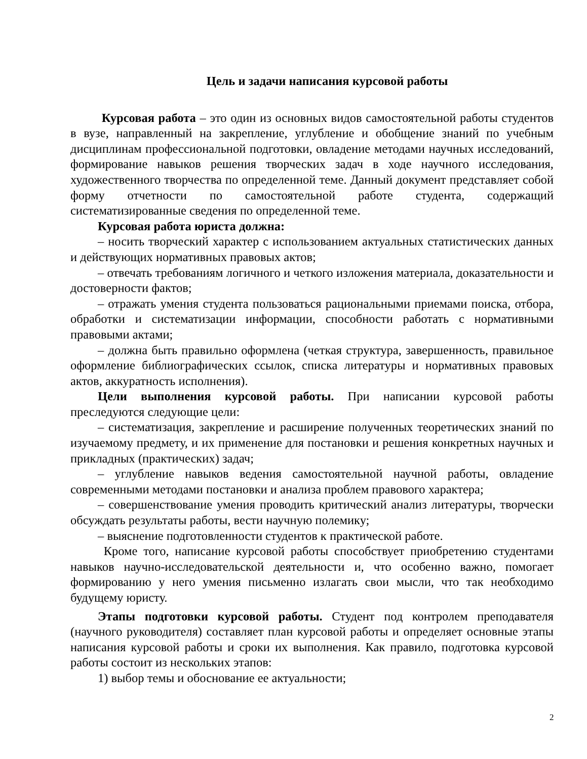Цель и задачи написания курсовой работы
Курсовая работа – это один из основных видов самостоятельной работы студентов в вузе, направленный на закрепление, углубление и обобщение знаний по учебным дисциплинам профессиональной подготовки, овладение методами научных исследований, формирование навыков решения творческих задач в ходе научного исследования, художественного творчества по определенной теме. Данный документ представляет собой форму отчетности по самостоятельной работе студента, содержащий систематизированные сведения по определенной теме.
Курсовая работа юриста должна:
– носить творческий характер с использованием актуальных статистических данных и действующих нормативных правовых актов;
– отвечать требованиям логичного и четкого изложения материала, доказательности и достоверности фактов;
– отражать умения студента пользоваться рациональными приемами поиска, отбора, обработки и систематизации информации, способности работать с нормативными правовыми актами;
– должна быть правильно оформлена (четкая структура, завершенность, правильное оформление библиографических ссылок, списка литературы и нормативных правовых актов, аккуратность исполнения).
Цели выполнения курсовой работы. При написании курсовой работы преследуются следующие цели:
– систематизация, закрепление и расширение полученных теоретических знаний по изучаемому предмету, и их применение для постановки и решения конкретных научных и прикладных (практических) задач;
– углубление навыков ведения самостоятельной научной работы, овладение современными методами постановки и анализа проблем правового характера;
– совершенствование умения проводить критический анализ литературы, творчески обсуждать результаты работы, вести научную полемику;
– выяснение подготовленности студентов к практической работе.
Кроме того, написание курсовой работы способствует приобретению студентами навыков научно-исследовательской деятельности и, что особенно важно, помогает формированию у него умения письменно излагать свои мысли, что так необходимо будущему юристу.
Этапы подготовки курсовой работы. Студент под контролем преподавателя (научного руководителя) составляет план курсовой работы и определяет основные этапы написания курсовой работы и сроки их выполнения. Как правило, подготовка курсовой работы состоит из нескольких этапов:
1) выбор темы и обоснование ее актуальности;
2